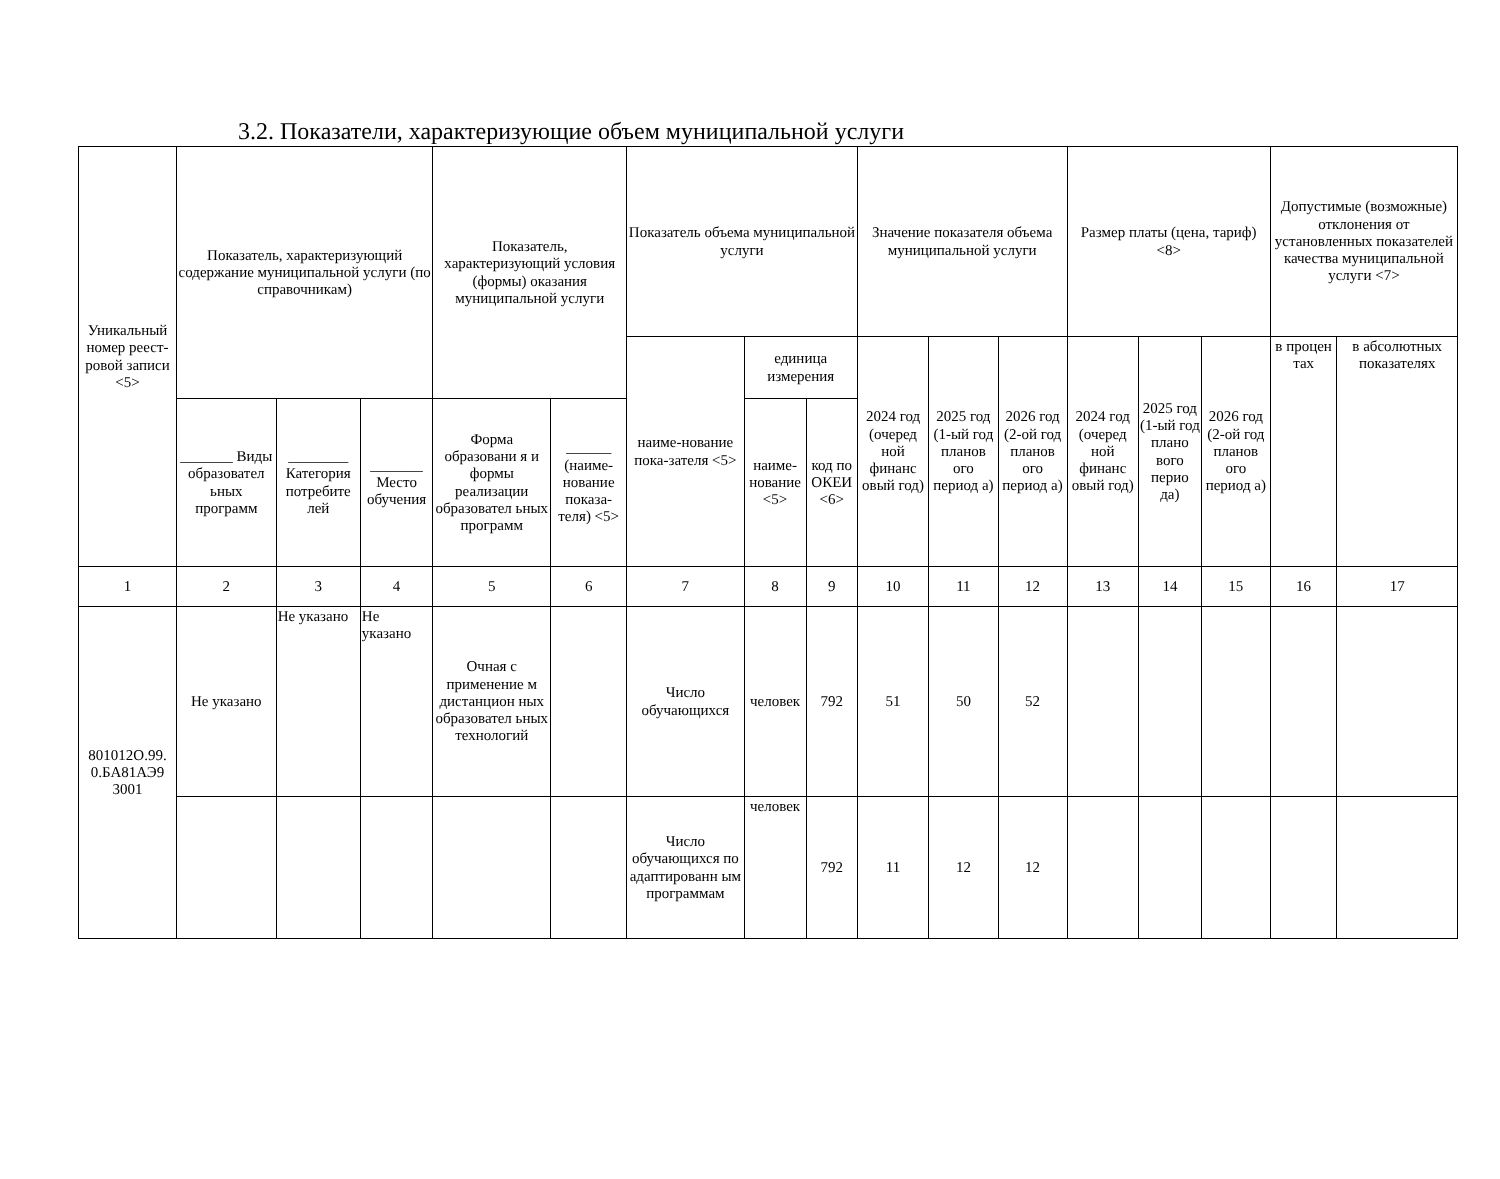3.2. Показатели, характеризующие объем муниципальной услуги
| Уникальный номер реест-ровой записи <5> | Показатель, характеризующий содержание муниципальной услуги (по справочникам) | | | Показатель, характеризующий условия (формы) оказания муниципальной услуги | | Показатель объема муниципальной услуги | | | Значение показателя объема муниципальной услуги | | | Размер платы (цена, тариф) <8> | | | Допустимые (возможные) отклонения от установленных показателей качества муниципальной услуги <7> | |
| --- | --- | --- | --- | --- | --- | --- | --- | --- | --- | --- | --- | --- | --- | --- | --- | --- |
| | | | | | | наиме-нование пока-зателя <5> | единица измерения | | 2024 год (очеред ной финанс овый год) | 2025 год (1-ый год планов ого период а) | 2026 год (2-ой год планов ого период а) | 2024 год (очеред ной финанс овый год) | 2025 год (1-ый год плано вого перио да) | 2026 год (2-ой год планов ого период а) | в процен тах | в абсолютных показателях |
| | _______ Виды образовател ьных программ | ________ Категория потребите лей | _______ Место обучения | Форма образовани я и формы реализации образовател ьных программ | ______ (наиме-нование показа-теля) <5> | | наиме-нование <5> | код по ОКЕИ <6> | | | | | | | | |
| 1 | 2 | 3 | 4 | 5 | 6 | 7 | 8 | 9 | 10 | 11 | 12 | 13 | 14 | 15 | 16 | 17 |
| 801012О.99. 0.БА81АЭ9 3001 | Не указано | Не указано | Не указано | Очная с применение м дистанцион ных образовател ьных технологий | | Число обучающихся | человек | 792 | 51 | 50 | 52 | | | | | |
| | | | | | | Число обучающихся по адаптированн ым программам | человек | 792 | 11 | 12 | 12 | | | | | |